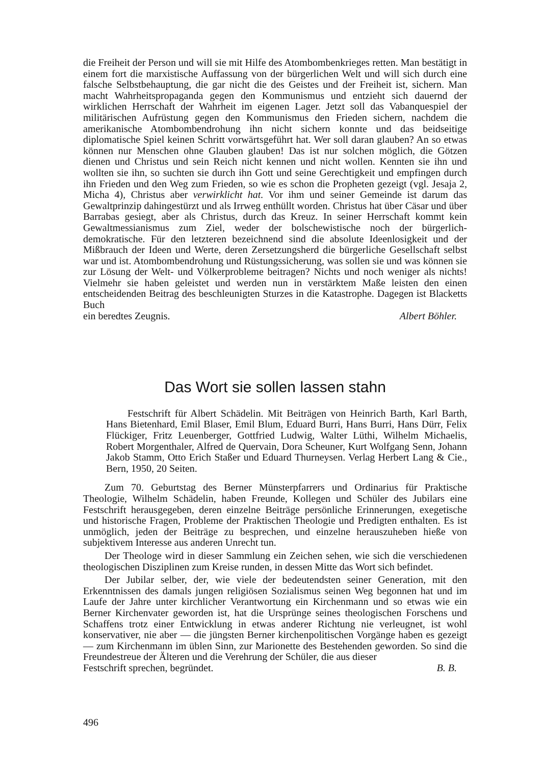die Freiheit der Person und will sie mit Hilfe des Atombombenkrieges retten. Man bestätigt in einem fort die marxistische Auffassung von der bürgerlichen Welt und will sich durch eine falsche Selbstbehauptung, die gar nicht die des Geistes und der Freiheit ist, sichern. Man macht Wahrheitspropaganda gegen den Kommunismus und entzieht sich dauernd der wirklichen Herrschaft der Wahrheit im eigenen Lager. Jetzt soll das Vabanquespiel der militärischen Aufrüstung gegen den Kommunismus den Frieden sichern, nachdem die amerikanische Atombombendrohung ihn nicht sichern konnte und das beidseitige diplomatische Spiel keinen Schritt vorwärtsgeführt hat. Wer soll daran glauben? An so etwas können nur Menschen ohne Glauben glauben! Das ist nur solchen möglich, die Götzen dienen und Christus und sein Reich nicht kennen und nicht wollen. Kennten sie ihn und wollten sie ihn, so suchten sie durch ihn Gott und seine Gerechtigkeit und empfingen durch ihn Frieden und den Weg zum Frieden, so wie es schon die Propheten gezeigt (vgl. Jesaja 2, Micha 4), Christus aber verwirklicht hat. Vor ihm und seiner Gemeinde ist darum das Gewaltprinzip dahingestürzt und als Irrweg enthüllt worden. Christus hat über Cäsar und über Barrabas gesiegt, aber als Christus, durch das Kreuz. In seiner Herrschaft kommt kein Gewaltmessianismus zum Ziel, weder der bolschewistische noch der bürgerlich-demokratische. Für den letzteren bezeichnend sind die absolute Ideenlosigkeit und der Mißbrauch der Ideen und Werte, deren Zersetzungsherd die bürgerliche Gesellschaft selbst war und ist. Atombombendrohung und Rüstungssicherung, was sollen sie und was können sie zur Lösung der Welt- und Völkerprobleme beitragen? Nichts und noch weniger als nichts! Vielmehr sie haben geleistet und werden nun in verstärktem Maße leisten den einen entscheidenden Beitrag des beschleunigten Sturzes in die Katastrophe. Dagegen ist Blacketts Buch
ein beredtes Zeugnis. Albert Böhler.
Das Wort sie sollen lassen stahn
Festschrift für Albert Schädelin. Mit Beiträgen von Heinrich Barth, Karl Barth, Hans Bietenhard, Emil Blaser, Emil Blum, Eduard Burri, Hans Burri, Hans Dürr, Felix Flückiger, Fritz Leuenberger, Gottfried Ludwig, Walter Lüthi, Wilhelm Michaelis, Robert Morgenthaler, Alfred de Quervain, Dora Scheuner, Kurt Wolfgang Senn, Johann Jakob Stamm, Otto Erich Staßer und Eduard Thurneysen. Verlag Herbert Lang & Cie., Bern, 1950, 20 Seiten.
Zum 70. Geburtstag des Berner Münsterpfarrers und Ordinarius für Praktische Theologie, Wilhelm Schädelin, haben Freunde, Kollegen und Schüler des Jubilars eine Festschrift herausgegeben, deren einzelne Beiträge persönliche Erinnerungen, exegetische und historische Fragen, Probleme der Praktischen Theologie und Predigten enthalten. Es ist unmöglich, jeden der Beiträge zu besprechen, und einzelne herauszuheben hieße von subjektivem Interesse aus anderen Unrecht tun.
Der Theologe wird in dieser Sammlung ein Zeichen sehen, wie sich die verschiedenen theologischen Disziplinen zum Kreise runden, in dessen Mitte das Wort sich befindet.
Der Jubilar selber, der, wie viele der bedeutendsten seiner Generation, mit den Erkenntnissen des damals jungen religiösen Sozialismus seinen Weg begonnen hat und im Laufe der Jahre unter kirchlicher Verantwortung ein Kirchenmann und so etwas wie ein Berner Kirchenvater geworden ist, hat die Ursprünge seines theologischen Forschens und Schaffens trotz einer Entwicklung in etwas anderer Richtung nie verleugnet, ist wohl konservativer, nie aber — die jüngsten Berner kirchenpolitischen Vorgänge haben es gezeigt — zum Kirchenmann im üblen Sinn, zur Marionette des Bestehenden geworden. So sind die Freundestreue der Älteren und die Verehrung der Schüler, die aus dieser
Festschrift sprechen, begründet. B. B.
496